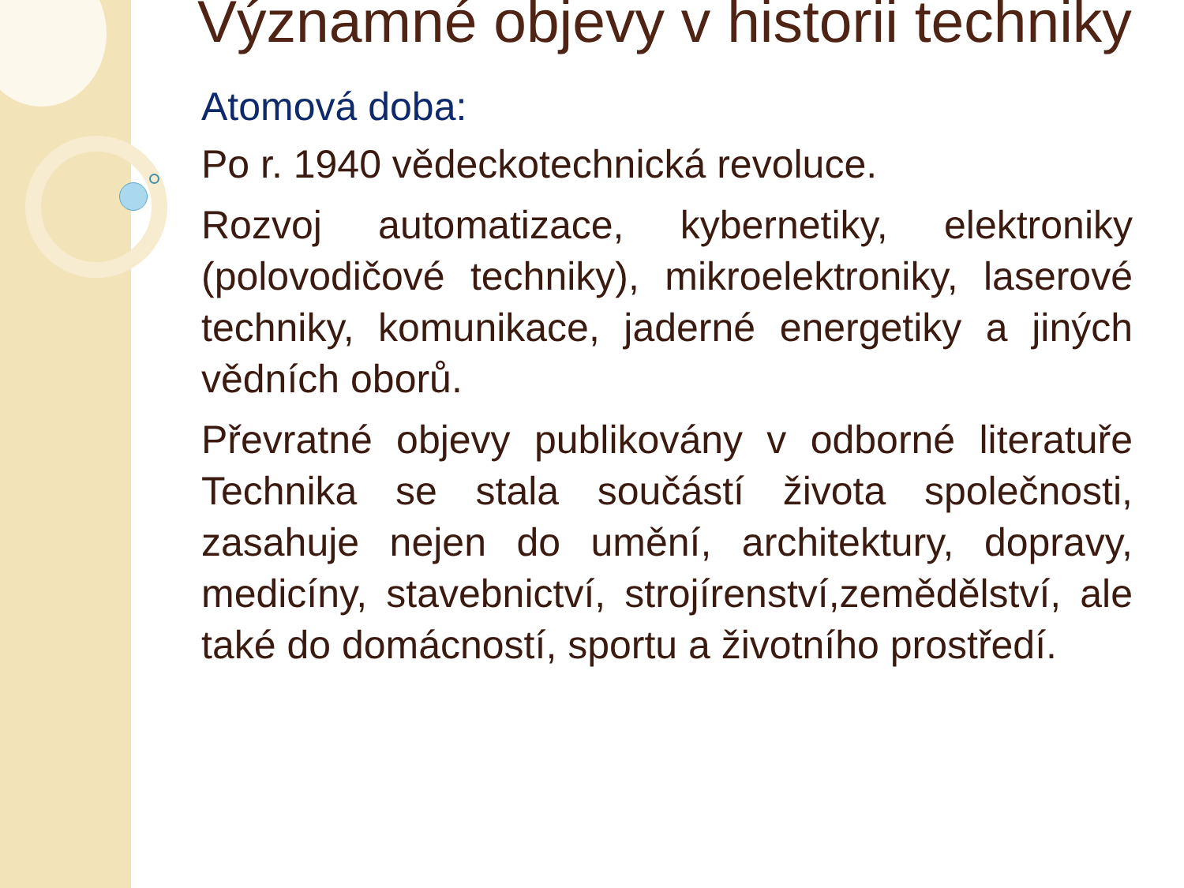Významné objevy v historii techniky
Atomová doba:
Po r. 1940 vědeckotechnická revoluce.
Rozvoj automatizace, kybernetiky, elektroniky (polovodičové techniky), mikroelektroniky, laserové techniky, komunikace, jaderné energetiky a jiných vědních oborů.
Převratné objevy publikovány v odborné literatuře Technika se stala součástí života společnosti, zasahuje nejen do umění, architektury, dopravy, medicíny, stavebnictví, strojírenství,zemědělství, ale také do domácností, sportu a životního prostředí.